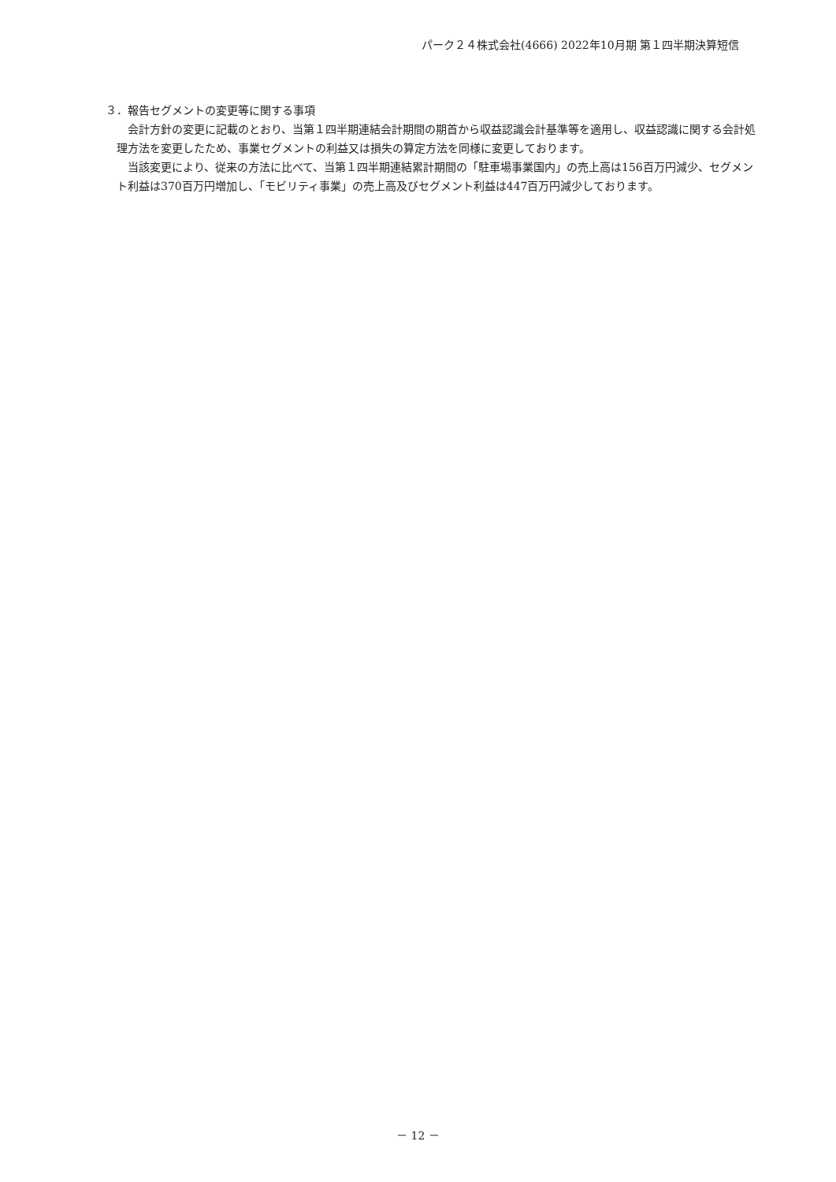パーク２４株式会社(4666) 2022年10月期 第１四半期決算短信
３．報告セグメントの変更等に関する事項
会計方針の変更に記載のとおり、当第１四半期連結会計期間の期首から収益認識会計基準等を適用し、収益認識に関する会計処理方法を変更したため、事業セグメントの利益又は損失の算定方法を同様に変更しております。
当該変更により、従来の方法に比べて、当第１四半期連結累計期間の「駐車場事業国内」の売上高は156百万円減少、セグメント利益は370百万円増加し、「モビリティ事業」の売上高及びセグメント利益は447百万円減少しております。
－ 12 －